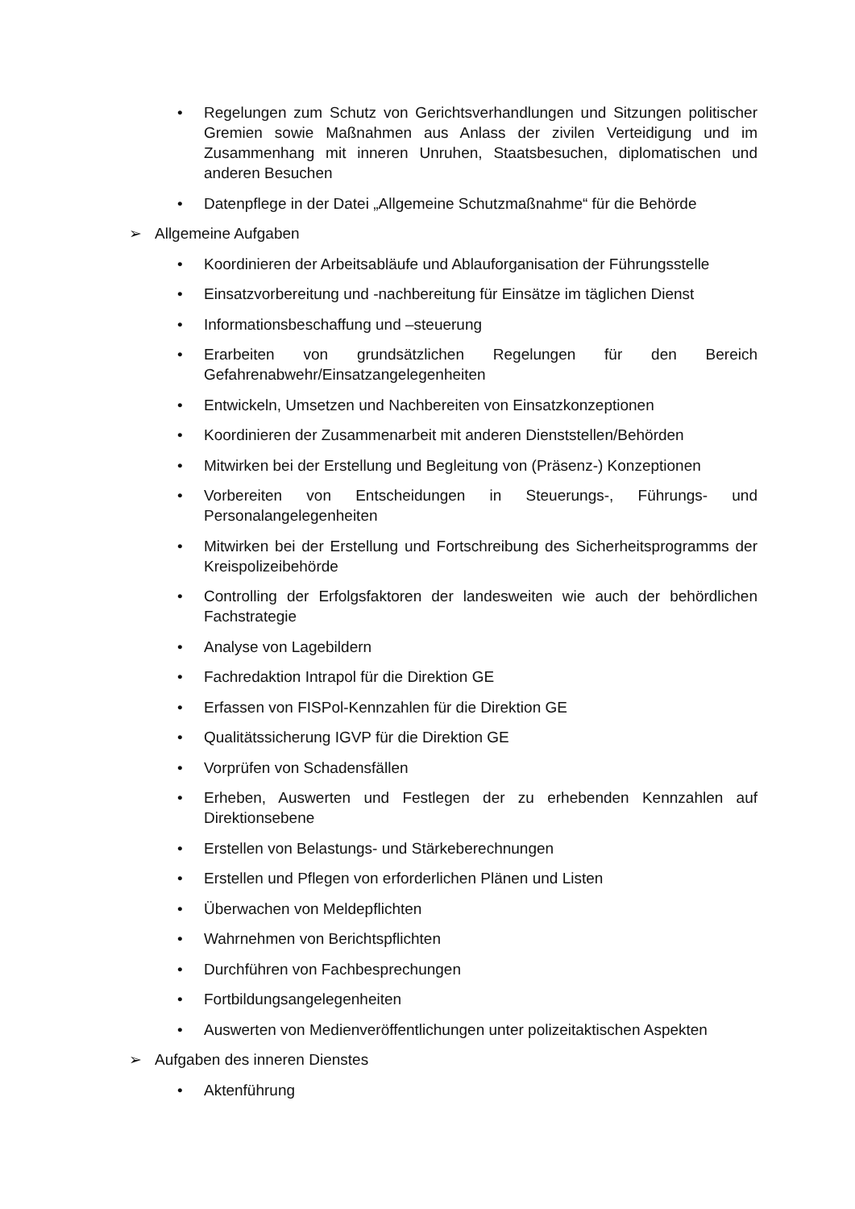• Regelungen zum Schutz von Gerichtsverhandlungen und Sitzungen politischer Gremien sowie Maßnahmen aus Anlass der zivilen Verteidigung und im Zusammenhang mit inneren Unruhen, Staatsbesuchen, diplomatischen und anderen Besuchen
• Datenpflege in der Datei „Allgemeine Schutzmaßnahme“ für die Behörde
➢ Allgemeine Aufgaben
• Koordinieren der Arbeitsabläufe und Ablauforganisation der Führungsstelle
• Einsatzvorbereitung und -nachbereitung für Einsätze im täglichen Dienst
• Informationsbeschaffung und –steuerung
• Erarbeiten von grundsätzlichen Regelungen für den Bereich Gefahrenabwehr/Einsatzangelegenheiten
• Entwickeln, Umsetzen und Nachbereiten von Einsatzkonzeptionen
• Koordinieren der Zusammenarbeit mit anderen Dienststellen/Behörden
• Mitwirken bei der Erstellung und Begleitung von (Präsenz-) Konzeptionen
• Vorbereiten von Entscheidungen in Steuerungs-, Führungs- und Personalangelegenheiten
• Mitwirken bei der Erstellung und Fortschreibung des Sicherheitsprogramms der Kreispolizeibehörde
• Controlling der Erfolgsfaktoren der landesweiten wie auch der behördlichen Fachstrategie
• Analyse von Lagebildern
• Fachredaktion Intrapol für die Direktion GE
• Erfassen von FISPol-Kennzahlen für die Direktion GE
• Qualitätssicherung IGVP für die Direktion GE
• Vorprüfen von Schadensfällen
• Erheben, Auswerten und Festlegen der zu erhebenden Kennzahlen auf Direktionsebene
• Erstellen von Belastungs- und Stärkeberechnungen
• Erstellen und Pflegen von erforderlichen Plänen und Listen
• Überwachen von Meldepflichten
• Wahrnehmen von Berichtspflichten
• Durchführen von Fachbesprechungen
• Fortbildungsangelegenheiten
• Auswerten von Medienveröffentlichungen unter polizeitaktischen Aspekten
➢ Aufgaben des inneren Dienstes
• Aktenführung